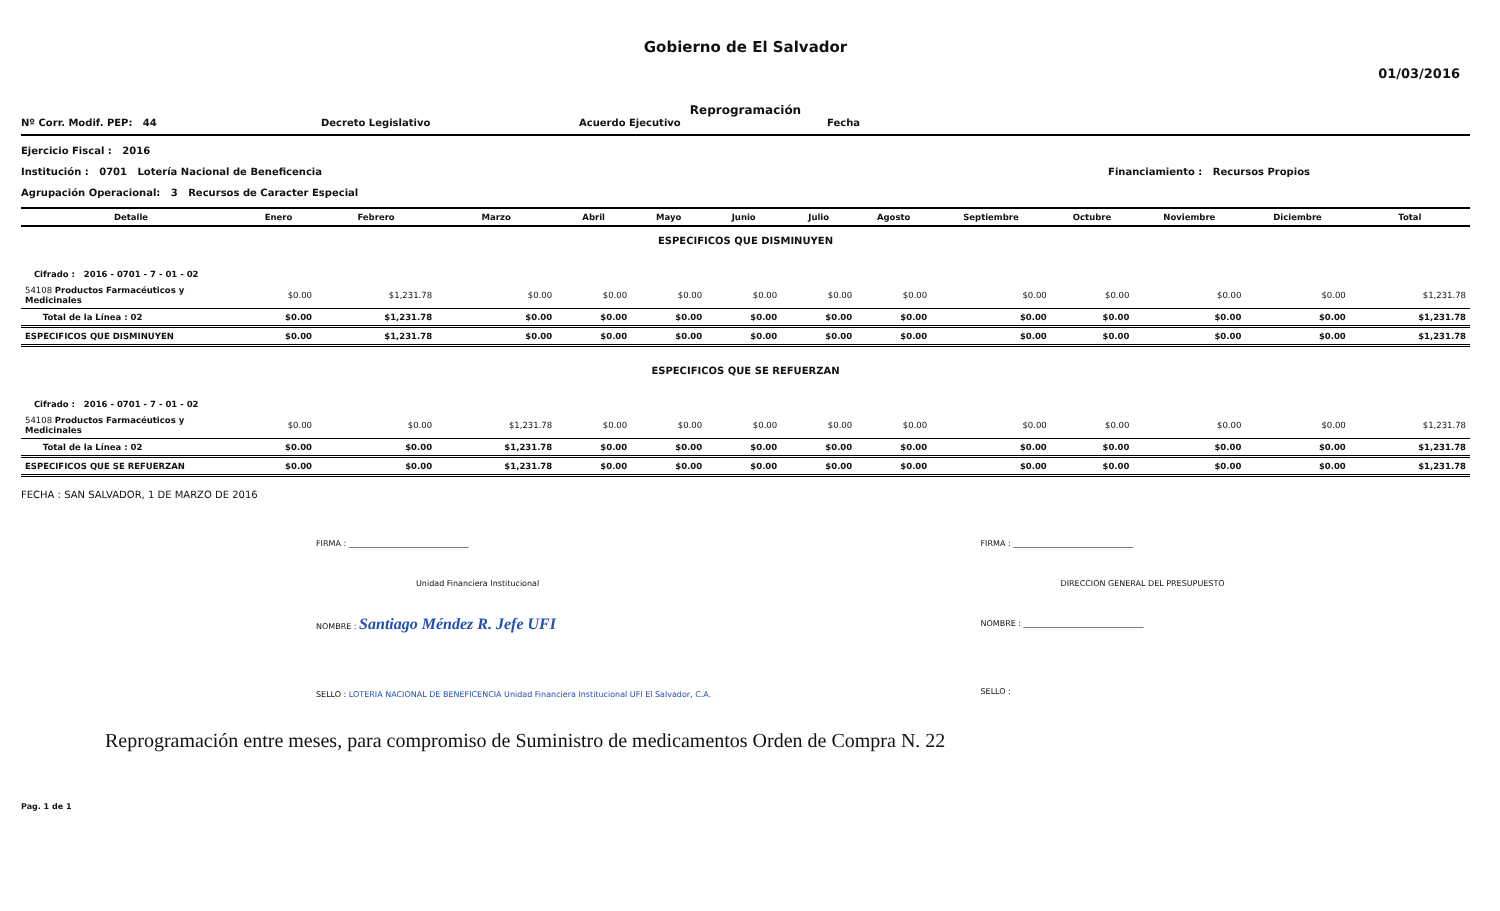Gobierno de El Salvador
01/03/2016
Reprogramación
Nº Corr. Modif. PEP: 44 Decreto Legislativo Acuerdo Ejecutivo Fecha
Ejercicio Fiscal : 2016
Institución : 0701 Lotería Nacional de Beneficencia Financiamiento : Recursos Propios
Agrupación Operacional: 3 Recursos de Caracter Especial
| Detalle | Enero | Febrero | Marzo | Abril | Mayo | Junio | Julio | Agosto | Septiembre | Octubre | Noviembre | Diciembre | Total |
| --- | --- | --- | --- | --- | --- | --- | --- | --- | --- | --- | --- | --- | --- |
| ESPECIFICOS QUE DISMINUYEN | | | | | | | | | | | | | |
| Cifrado : 2016 - 0701 - 7 - 01 - 02 | | | | | | | | | | | | | |
| 54108 Productos Farmacéuticos y Medicinales | $0.00 | $1,231.78 | $0.00 | $0.00 | $0.00 | $0.00 | $0.00 | $0.00 | $0.00 | $0.00 | $0.00 | $0.00 | $1,231.78 |
| Total de la Línea : 02 | $0.00 | $1,231.78 | $0.00 | $0.00 | $0.00 | $0.00 | $0.00 | $0.00 | $0.00 | $0.00 | $0.00 | $0.00 | $1,231.78 |
| ESPECIFICOS QUE DISMINUYEN | $0.00 | $1,231.78 | $0.00 | $0.00 | $0.00 | $0.00 | $0.00 | $0.00 | $0.00 | $0.00 | $0.00 | $0.00 | $1,231.78 |
| ESPECIFICOS QUE SE REFUERZAN | | | | | | | | | | | | | |
| Cifrado : 2016 - 0701 - 7 - 01 - 02 | | | | | | | | | | | | | |
| 54108 Productos Farmacéuticos y Medicinales | $0.00 | $0.00 | $1,231.78 | $0.00 | $0.00 | $0.00 | $0.00 | $0.00 | $0.00 | $0.00 | $0.00 | $0.00 | $1,231.78 |
| Total de la Línea : 02 | $0.00 | $0.00 | $1,231.78 | $0.00 | $0.00 | $0.00 | $0.00 | $0.00 | $0.00 | $0.00 | $0.00 | $0.00 | $1,231.78 |
| ESPECIFICOS QUE SE REFUERZAN | $0.00 | $0.00 | $1,231.78 | $0.00 | $0.00 | $0.00 | $0.00 | $0.00 | $0.00 | $0.00 | $0.00 | $0.00 | $1,231.78 |
FECHA : SAN SALVADOR, 1 DE MARZO DE 2016
FIRMA : ______________________________
Unidad Financiera Institucional
NOMBRE : Santiago Méndez R. Jefe UFI
SELLO : LOTERIA NACIONAL DE BENEFICENCIA Unidad Financiera Institucional UFI El Salvador, C.A.
FIRMA : ______________________________
DIRECCION GENERAL DEL PRESUPUESTO
NOMBRE : ______________________________
SELLO :
Reprogramación entre meses, para compromiso de Suministro de medicamentos Orden de Compra N. 22
Pag. 1 de 1